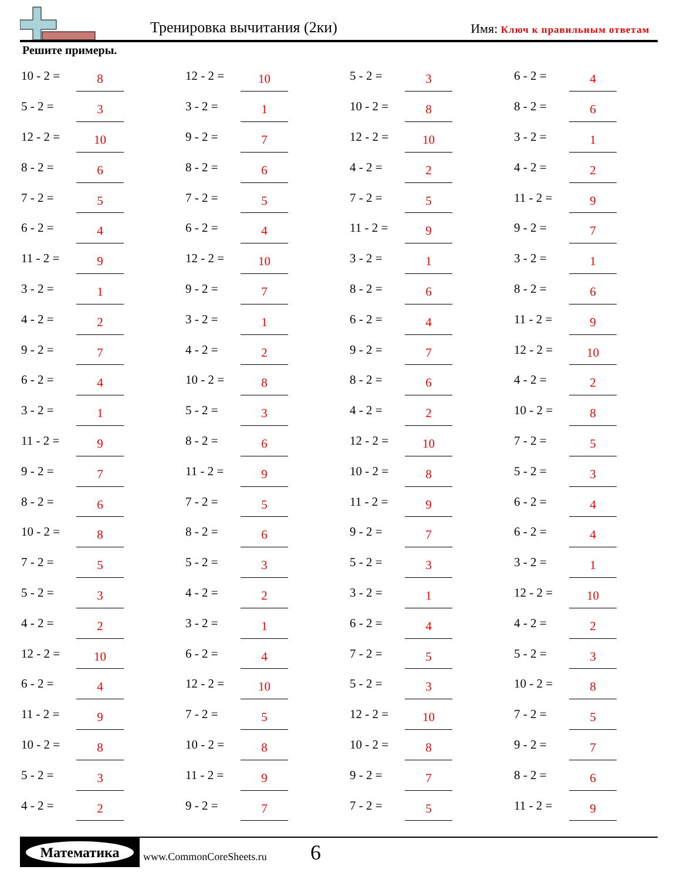Тренировка вычитания (2ки) Имя: Ключ к правильным ответам
Решите примеры.
| 10 - 2 = | 8 | | 12 - 2 = | 10 | | 5 - 2 = | 3 | | 6 - 2 = | 4 |
| 5 - 2 = | 3 | | 3 - 2 = | 1 | | 10 - 2 = | 8 | | 8 - 2 = | 6 |
| 12 - 2 = | 10 | | 9 - 2 = | 7 | | 12 - 2 = | 10 | | 3 - 2 = | 1 |
| 8 - 2 = | 6 | | 8 - 2 = | 6 | | 4 - 2 = | 2 | | 4 - 2 = | 2 |
| 7 - 2 = | 5 | | 7 - 2 = | 5 | | 7 - 2 = | 5 | | 11 - 2 = | 9 |
| 6 - 2 = | 4 | | 6 - 2 = | 4 | | 11 - 2 = | 9 | | 9 - 2 = | 7 |
| 11 - 2 = | 9 | | 12 - 2 = | 10 | | 3 - 2 = | 1 | | 3 - 2 = | 1 |
| 3 - 2 = | 1 | | 9 - 2 = | 7 | | 8 - 2 = | 6 | | 8 - 2 = | 6 |
| 4 - 2 = | 2 | | 3 - 2 = | 1 | | 6 - 2 = | 4 | | 11 - 2 = | 9 |
| 9 - 2 = | 7 | | 4 - 2 = | 2 | | 9 - 2 = | 7 | | 12 - 2 = | 10 |
| 6 - 2 = | 4 | | 10 - 2 = | 8 | | 8 - 2 = | 6 | | 4 - 2 = | 2 |
| 3 - 2 = | 1 | | 5 - 2 = | 3 | | 4 - 2 = | 2 | | 10 - 2 = | 8 |
| 11 - 2 = | 9 | | 8 - 2 = | 6 | | 12 - 2 = | 10 | | 7 - 2 = | 5 |
| 9 - 2 = | 7 | | 11 - 2 = | 9 | | 10 - 2 = | 8 | | 5 - 2 = | 3 |
| 8 - 2 = | 6 | | 7 - 2 = | 5 | | 11 - 2 = | 9 | | 6 - 2 = | 4 |
| 10 - 2 = | 8 | | 8 - 2 = | 6 | | 9 - 2 = | 7 | | 6 - 2 = | 4 |
| 7 - 2 = | 5 | | 5 - 2 = | 3 | | 5 - 2 = | 3 | | 3 - 2 = | 1 |
| 5 - 2 = | 3 | | 4 - 2 = | 2 | | 3 - 2 = | 1 | | 12 - 2 = | 10 |
| 4 - 2 = | 2 | | 3 - 2 = | 1 | | 6 - 2 = | 4 | | 4 - 2 = | 2 |
| 12 - 2 = | 10 | | 6 - 2 = | 4 | | 7 - 2 = | 5 | | 5 - 2 = | 3 |
| 6 - 2 = | 4 | | 12 - 2 = | 10 | | 5 - 2 = | 3 | | 10 - 2 = | 8 |
| 11 - 2 = | 9 | | 7 - 2 = | 5 | | 12 - 2 = | 10 | | 7 - 2 = | 5 |
| 10 - 2 = | 8 | | 10 - 2 = | 8 | | 10 - 2 = | 8 | | 9 - 2 = | 7 |
| 5 - 2 = | 3 | | 11 - 2 = | 9 | | 9 - 2 = | 7 | | 8 - 2 = | 6 |
| 4 - 2 = | 2 | | 9 - 2 = | 7 | | 7 - 2 = | 5 | | 11 - 2 = | 9 |
Математика
www.CommonCoreSheets.ru 6